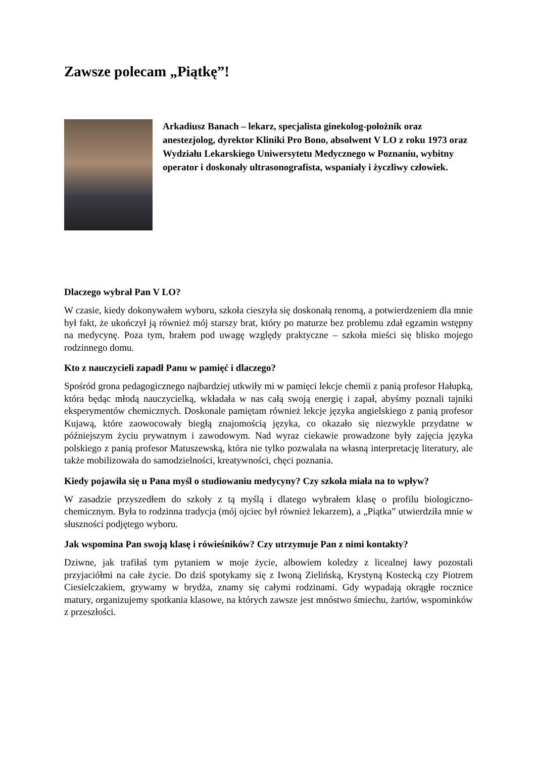Zawsze polecam „Piątkę”!
Arkadiusz Banach – lekarz, specjalista ginekolog-położnik oraz anestezjolog, dyrektor Kliniki Pro Bono, absolwent V LO z roku 1973 oraz Wydziału Lekarskiego Uniwersytetu Medycznego w Poznaniu, wybitny operator i doskonały ultrasonografista, wspaniały i życzliwy człowiek.
Dlaczego wybrał Pan V LO?
W czasie, kiedy dokonywałem wyboru, szkoła cieszyła się doskonałą renomą, a potwierdzeniem dla mnie był fakt, że ukończył ją również mój starszy brat, który po maturze bez problemu zdał egzamin wstępny na medycynę. Poza tym, brałem pod uwagę względy praktyczne – szkoła mieści się blisko mojego rodzinnego domu.
Kto z nauczycieli zapadł Panu w pamięć i dlaczego?
Spośród grona pedagogicznego najbardziej utkwiły mi w pamięci lekcje chemii z panią profesor Hałupką, która będąc młodą nauczycielką, wkładała w nas całą swoją energię i zapał, abyśmy poznali tajniki eksperymentów chemicznych. Doskonale pamiętam również lekcje języka angielskiego z panią profesor Kujawą, które zaowocowały biegłą znajomością języka, co okazało się niezwykle przydatne w późniejszym życiu prywatnym i zawodowym. Nad wyraz ciekawie prowadzone były zajęcia języka polskiego z panią profesor Matuszewską, która nie tylko pozwalała na własną interpretację literatury, ale także mobilizowała do samodzielności, kreatywności, chęci poznania.
Kiedy pojawiła się u Pana myśl o studiowaniu medycyny? Czy szkoła miała na to wpływ?
W zasadzie przyszedłem do szkoły z tą myślą i dlatego wybrałem klasę o profilu biologiczno-chemicznym. Była to rodzinna tradycja (mój ojciec był również lekarzem), a „Piątka” utwierdziła mnie w słuszności podjętego wyboru.
Jak wspomina Pan swoją klasę i rówieśników? Czy utrzymuje Pan z nimi kontakty?
Dziwne, jak trafiłaś tym pytaniem w moje życie, albowiem koledzy z licealnej ławy pozostali przyjaciółmi na całe życie. Do dziś spotykamy się z Iwoną Zielińską, Krystyną Kostecką czy Piotrem Ciesielczakiem, grywamy w brydża, znamy się całymi rodzinami. Gdy wypadają okrągłe rocznice matury, organizujemy spotkania klasowe, na których zawsze jest mnóstwo śmiechu, żartów, wspominków z przeszłości.